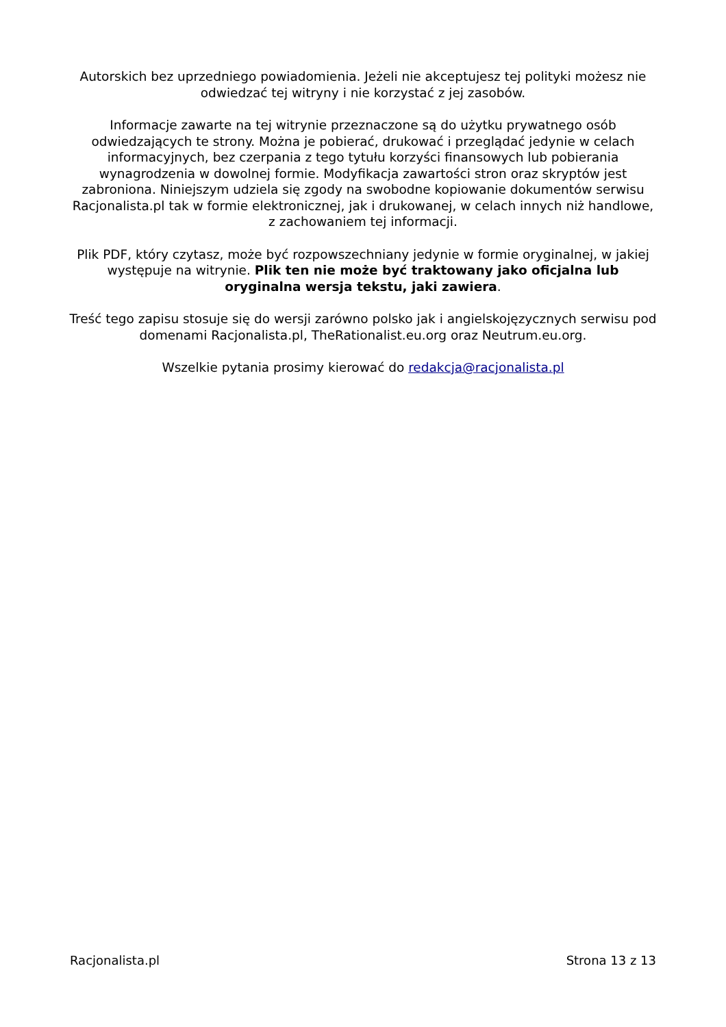Autorskich bez uprzedniego powiadomienia. Jeżeli nie akceptujesz tej polityki możesz nie odwiedzać tej witryny i nie korzystać z jej zasobów.
Informacje zawarte na tej witrynie przeznaczone są do użytku prywatnego osób odwiedzających te strony. Można je pobierać, drukować i przeglądać jedynie w celach informacyjnych, bez czerpania z tego tytułu korzyści finansowych lub pobierania wynagrodzenia w dowolnej formie. Modyfikacja zawartości stron oraz skryptów jest zabroniona. Niniejszym udziela się zgody na swobodne kopiowanie dokumentów serwisu Racjonalista.pl tak w formie elektronicznej, jak i drukowanej, w celach innych niż handlowe, z zachowaniem tej informacji.
Plik PDF, który czytasz, może być rozpowszechniany jedynie w formie oryginalnej, w jakiej występuje na witrynie. Plik ten nie może być traktowany jako oficjalna lub oryginalna wersja tekstu, jaki zawiera.
Treść tego zapisu stosuje się do wersji zarówno polsko jak i angielskojęzycznych serwisu pod domenami Racjonalista.pl, TheRationalist.eu.org oraz Neutrum.eu.org.
Wszelkie pytania prosimy kierować do redakcja@racjonalista.pl
Racjonalista.pl Strona 13 z 13